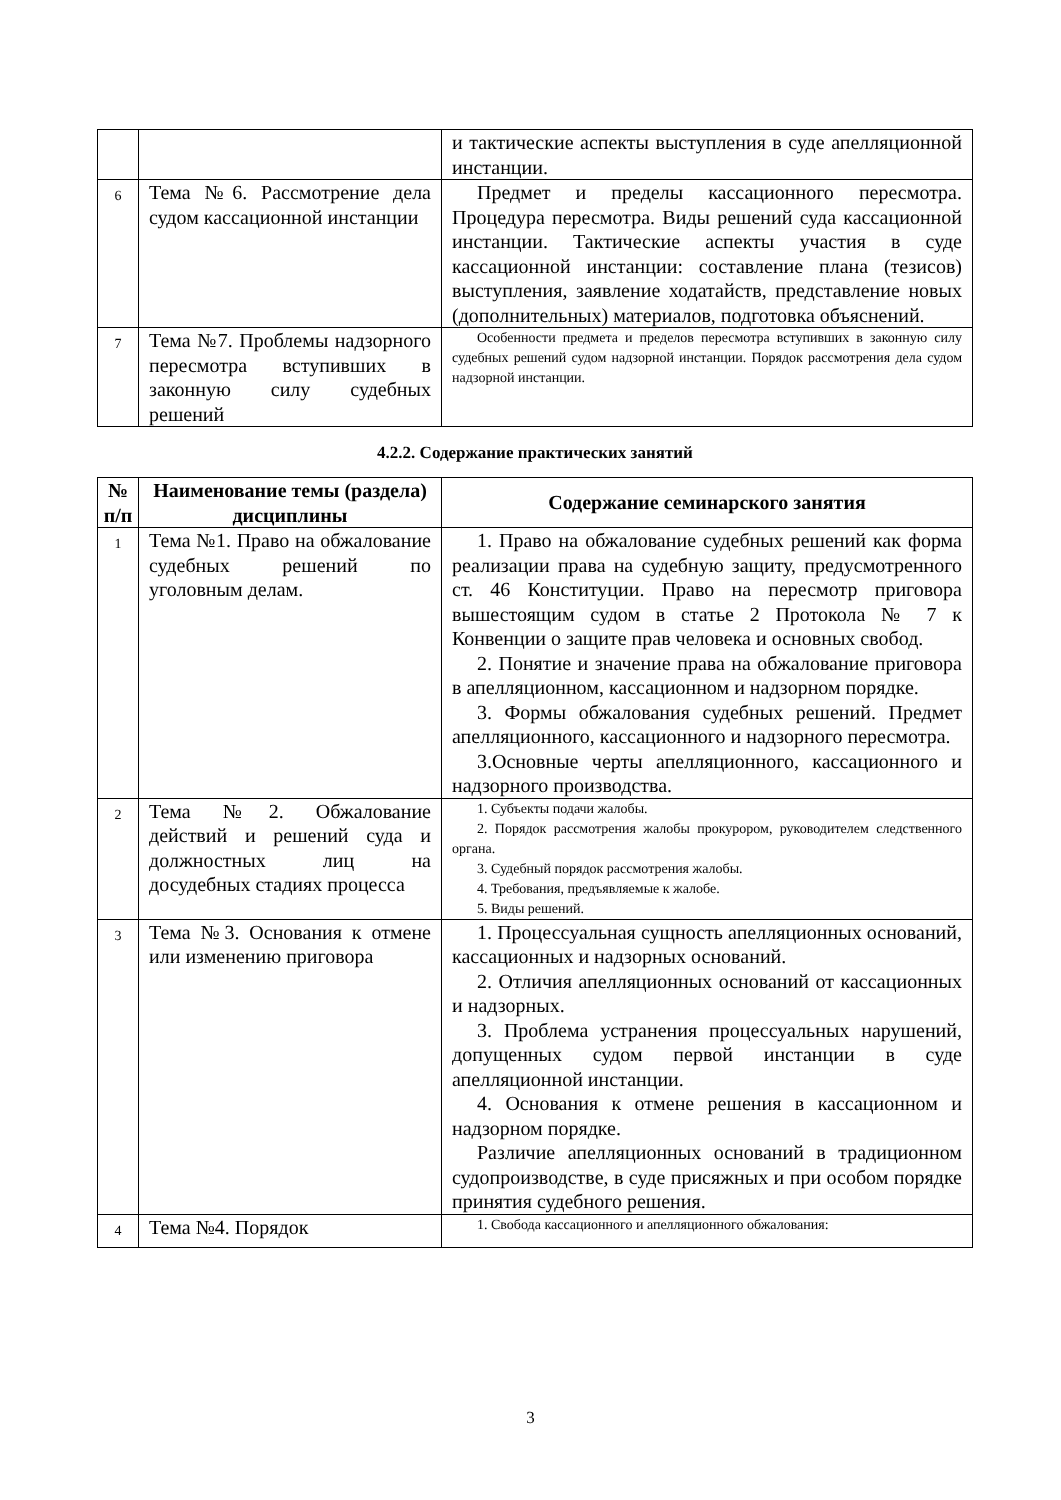| | | и тактические аспекты выступления в суде апелляционной инстанции. |
| 6 | Тема №6. Рассмотрение дела судом кассационной инстанции | Предмет и пределы кассационного пересмотра. Процедура пересмотра. Виды решений суда кассационной инстанции. Тактические аспекты участия в суде кассационной инстанции: составление плана (тезисов) выступления, заявление ходатайств, представление новых (дополнительных) материалов, подготовка объяснений. |
| 7 | Тема №7. Проблемы надзорного пересмотра вступивших в законную силу судебных решений | Особенности предмета и пределов пересмотра вступивших в законную силу судебных решений судом надзорной инстанции. Порядок рассмотрения дела судом надзорной инстанции. |
4.2.2. Содержание практических занятий
| № п/п | Наименование темы (раздела) дисциплины | Содержание семинарского занятия |
| --- | --- | --- |
| 1 | Тема №1. Право на обжалование судебных решений по уголовным делам. | 1. Право на обжалование судебных решений как форма реализации права на судебную защиту, предусмотренного ст. 46 Конституции. Право на пересмотр приговора вышестоящим судом в статье 2 Протокола № 7 к Конвенции о защите прав человека и основных свобод. 2. Понятие и значение права на обжалование приговора в апелляционном, кассационном и надзорном порядке. 3. Формы обжалования судебных решений. Предмет апелляционного, кассационного и надзорного пересмотра. 3.Основные черты апелляционного, кассационного и надзорного производства. |
| 2 | Тема №2. Обжалование действий и решений суда и должностных лиц на досудебных стадиях процесса | 1. Субъекты подачи жалобы. 2. Порядок рассмотрения жалобы прокурором, руководителем следственного органа. 3. Судебный порядок рассмотрения жалобы. 4. Требования, предъявляемые к жалобе. 5. Виды решений. |
| 3 | Тема №3. Основания к отмене или изменению приговора | 1. Процессуальная сущность апелляционных оснований, кассационных и надзорных оснований. 2. Отличия апелляционных оснований от кассационных и надзорных. 3. Проблема устранения процессуальных нарушений, допущенных судом первой инстанции в суде апелляционной инстанции. 4. Основания к отмене решения в кассационном и надзорном порядке. Различие апелляционных оснований в традиционном судопроизводстве, в суде присяжных и при особом порядке принятия судебного решения. |
| 4 | Тема №4. Порядок | 1. Свобода кассационного и апелляционного обжалования: |
3